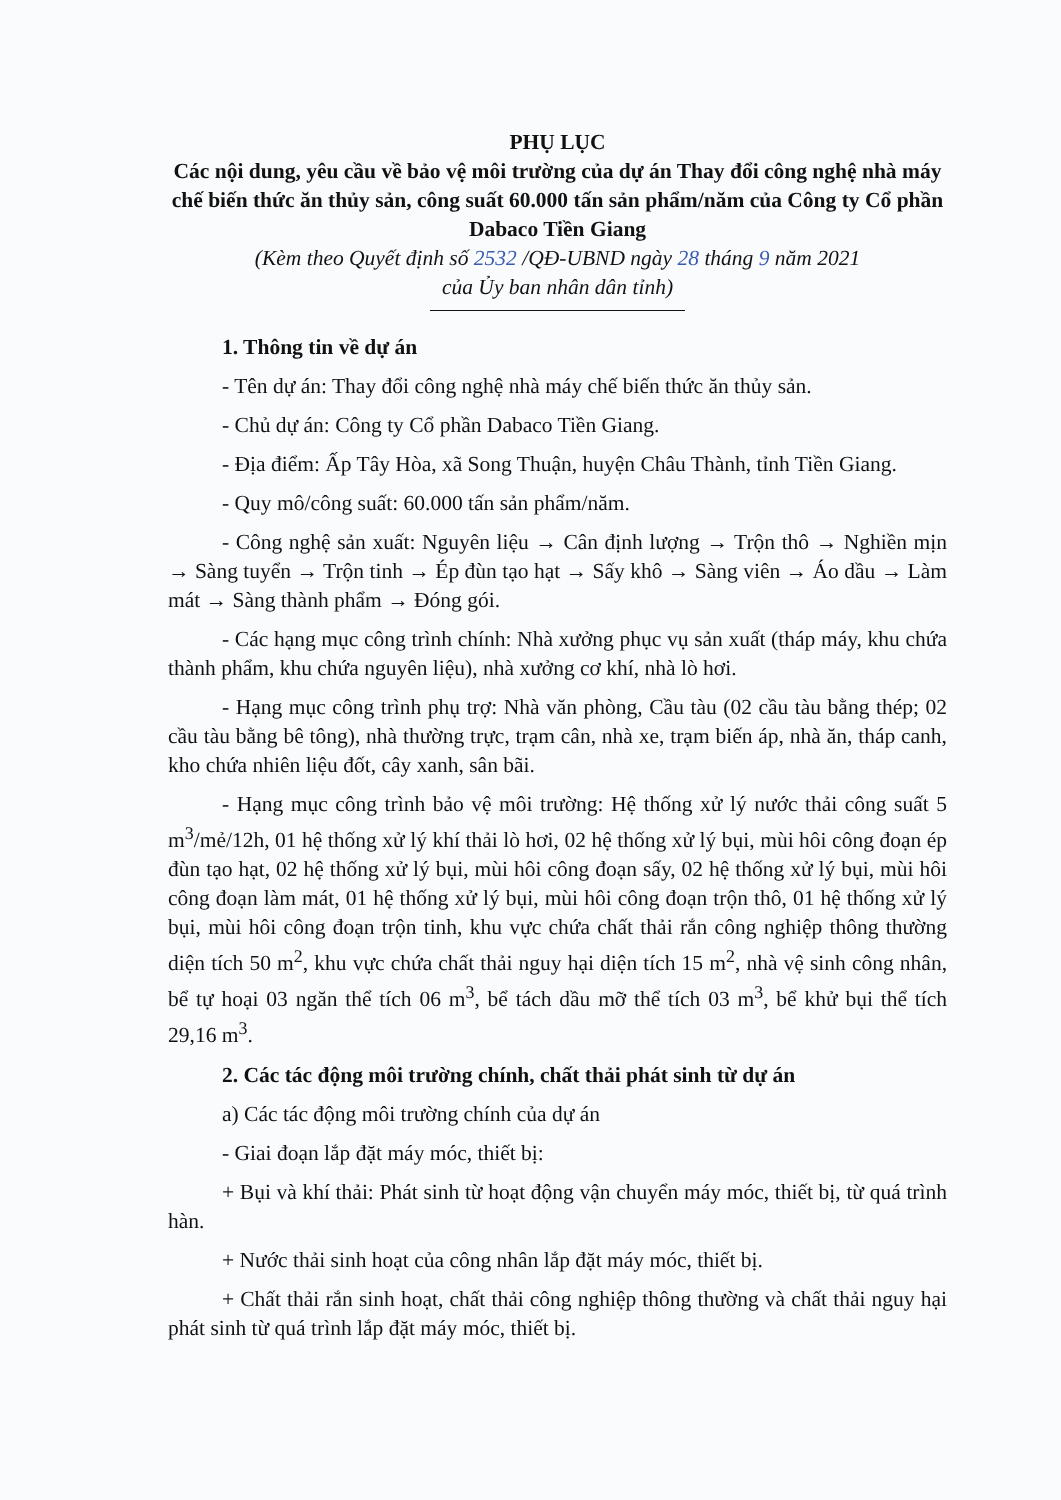PHỤ LỤC
Các nội dung, yêu cầu về bảo vệ môi trường của dự án Thay đổi công nghệ nhà máy chế biến thức ăn thủy sản, công suất 60.000 tấn sản phẩm/năm của Công ty Cổ phần Dabaco Tiền Giang
(Kèm theo Quyết định số 2532 /QĐ-UBND ngày 28 tháng 9 năm 2021
của Ủy ban nhân dân tỉnh)
1. Thông tin về dự án
- Tên dự án: Thay đổi công nghệ nhà máy chế biến thức ăn thủy sản.
- Chủ dự án: Công ty Cổ phần Dabaco Tiền Giang.
- Địa điểm: Ấp Tây Hòa, xã Song Thuận, huyện Châu Thành, tỉnh Tiền Giang.
- Quy mô/công suất: 60.000 tấn sản phẩm/năm.
- Công nghệ sản xuất: Nguyên liệu → Cân định lượng → Trộn thô → Nghiền mịn → Sàng tuyển → Trộn tinh → Ép đùn tạo hạt → Sấy khô → Sàng viên → Áo dầu → Làm mát → Sàng thành phẩm → Đóng gói.
- Các hạng mục công trình chính: Nhà xưởng phục vụ sản xuất (tháp máy, khu chứa thành phẩm, khu chứa nguyên liệu), nhà xưởng cơ khí, nhà lò hơi.
- Hạng mục công trình phụ trợ: Nhà văn phòng, Cầu tàu (02 cầu tàu bằng thép; 02 cầu tàu bằng bê tông), nhà thường trực, trạm cân, nhà xe, trạm biến áp, nhà ăn, tháp canh, kho chứa nhiên liệu đốt, cây xanh, sân bãi.
- Hạng mục công trình bảo vệ môi trường: Hệ thống xử lý nước thải công suất 5 m<sup>3</sup>/mẻ/12h, 01 hệ thống xử lý khí thải lò hơi, 02 hệ thống xử lý bụi, mùi hôi công đoạn ép đùn tạo hạt, 02 hệ thống xử lý bụi, mùi hôi công đoạn sấy, 02 hệ thống xử lý bụi, mùi hôi công đoạn làm mát, 01 hệ thống xử lý bụi, mùi hôi công đoạn trộn thô, 01 hệ thống xử lý bụi, mùi hôi công đoạn trộn tinh, khu vực chứa chất thải rắn công nghiệp thông thường diện tích 50 m<sup>2</sup>, khu vực chứa chất thải nguy hại diện tích 15 m<sup>2</sup>, nhà vệ sinh công nhân, bể tự hoại 03 ngăn thể tích 06 m<sup>3</sup>, bể tách dầu mỡ thể tích 03 m<sup>3</sup>, bể khử bụi thể tích 29,16 m<sup>3</sup>.
2. Các tác động môi trường chính, chất thải phát sinh từ dự án
a) Các tác động môi trường chính của dự án
- Giai đoạn lắp đặt máy móc, thiết bị:
+ Bụi và khí thải: Phát sinh từ hoạt động vận chuyển máy móc, thiết bị, từ quá trình hàn.
+ Nước thải sinh hoạt của công nhân lắp đặt máy móc, thiết bị.
+ Chất thải rắn sinh hoạt, chất thải công nghiệp thông thường và chất thải nguy hại phát sinh từ quá trình lắp đặt máy móc, thiết bị.